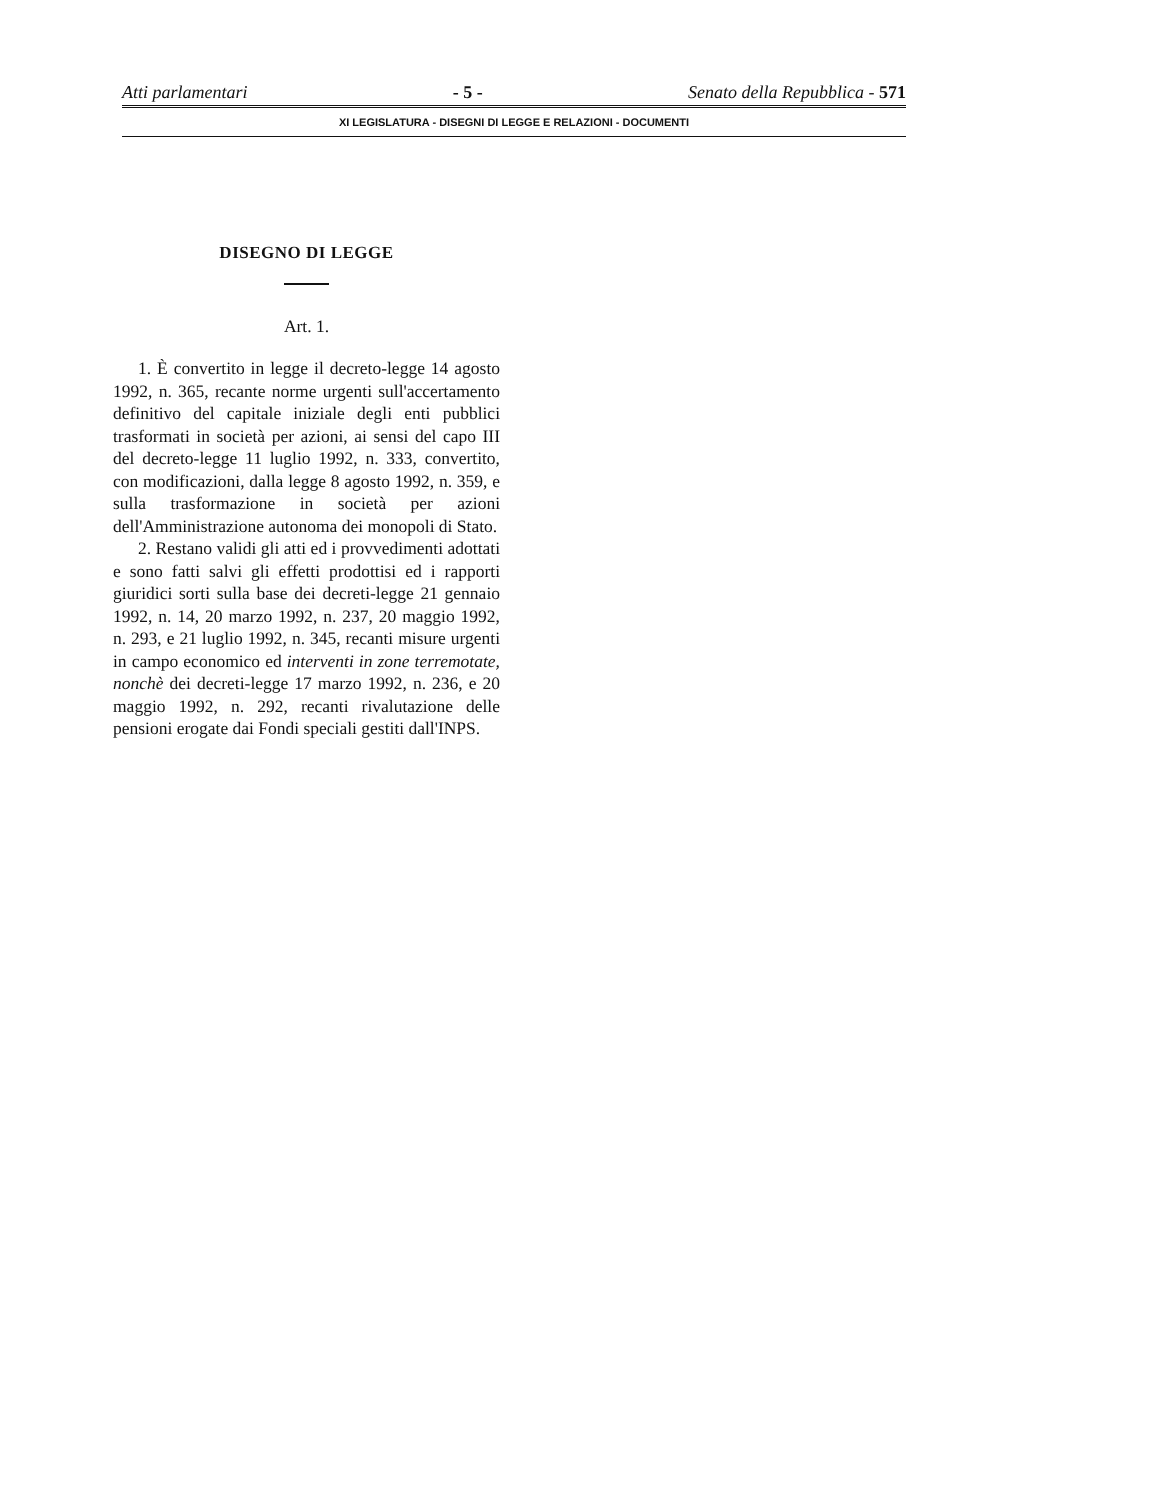Atti parlamentari - 5 - Senato della Repubblica - 571
XI LEGISLATURA - DISEGNI DI LEGGE E RELAZIONI - DOCUMENTI
DISEGNO DI LEGGE
Art. 1.
1. È convertito in legge il decreto-legge 14 agosto 1992, n. 365, recante norme urgenti sull'accertamento definitivo del capitale iniziale degli enti pubblici trasformati in società per azioni, ai sensi del capo III del decreto-legge 11 luglio 1992, n. 333, convertito, con modificazioni, dalla legge 8 agosto 1992, n. 359, e sulla trasformazione in società per azioni dell'Amministrazione autonoma dei monopoli di Stato.
2. Restano validi gli atti ed i provvedimenti adottati e sono fatti salvi gli effetti prodottisi ed i rapporti giuridici sorti sulla base dei decreti-legge 21 gennaio 1992, n. 14, 20 marzo 1992, n. 237, 20 maggio 1992, n. 293, e 21 luglio 1992, n. 345, recanti misure urgenti in campo economico ed interventi in zone terremotate, nonchè dei decreti-legge 17 marzo 1992, n. 236, e 20 maggio 1992, n. 292, recanti rivalutazione delle pensioni erogate dai Fondi speciali gestiti dall'INPS.